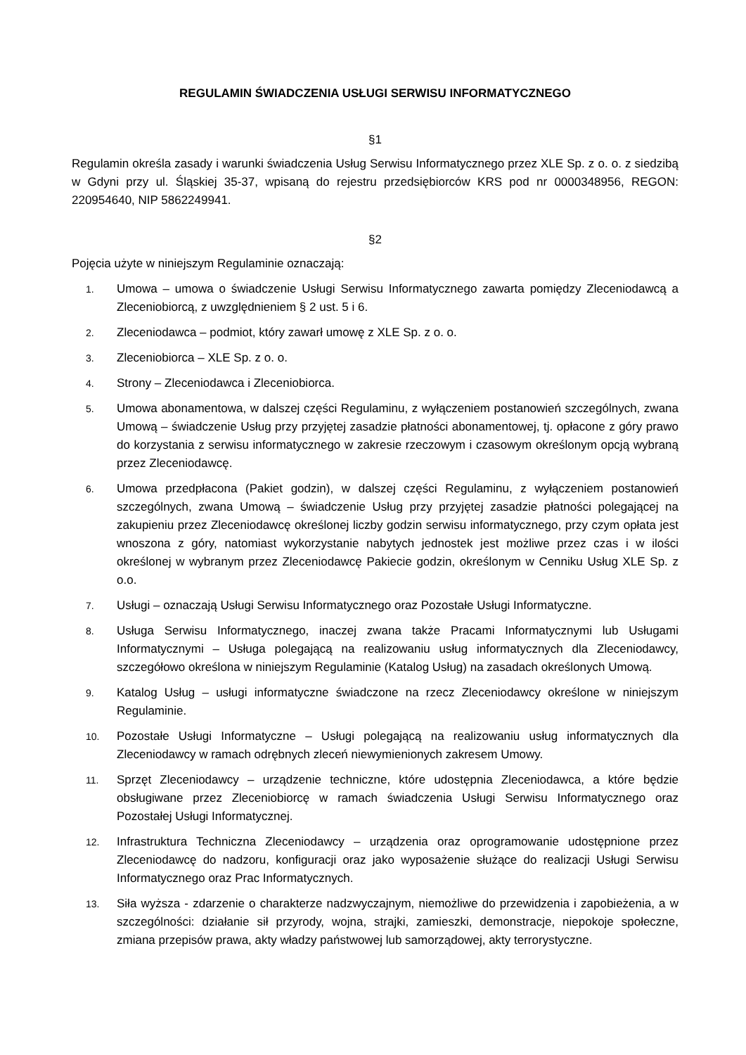REGULAMIN ŚWIADCZENIA USŁUGI SERWISU INFORMATYCZNEGO
§1
Regulamin określa zasady i warunki świadczenia Usług Serwisu Informatycznego przez XLE Sp. z o. o. z siedzibą w Gdyni przy ul. Śląskiej 35-37, wpisaną do rejestru przedsiębiorców KRS pod nr 0000348956, REGON: 220954640, NIP 5862249941.
§2
Pojęcia użyte w niniejszym Regulaminie oznaczają:
1. Umowa – umowa o świadczenie Usługi Serwisu Informatycznego zawarta pomiędzy Zleceniodawcą a Zleceniobiorcą, z uwzględnieniem § 2 ust. 5 i 6.
2. Zleceniodawca – podmiot, który zawarł umowę z XLE Sp. z o. o.
3. Zleceniobiorca – XLE Sp. z o. o.
4. Strony – Zleceniodawca i Zleceniobiorca.
5. Umowa abonamentowa, w dalszej części Regulaminu, z wyłączeniem postanowień szczególnych, zwana Umową – świadczenie Usług przy przyjętej zasadzie płatności abonamentowej, tj. opłacone z góry prawo do korzystania z serwisu informatycznego w zakresie rzeczowym i czasowym określonym opcją wybraną przez Zleceniodawcę.
6. Umowa przedpłacona (Pakiet godzin), w dalszej części Regulaminu, z wyłączeniem postanowień szczególnych, zwana Umową – świadczenie Usług przy przyjętej zasadzie płatności polegającej na zakupieniu przez Zleceniodawcę określonej liczby godzin serwisu informatycznego, przy czym opłata jest wnoszona z góry, natomiast wykorzystanie nabytych jednostek jest możliwe przez czas i w ilości określonej w wybranym przez Zleceniodawcę Pakiecie godzin, określonym w Cenniku Usług XLE Sp. z o.o.
7. Usługi – oznaczają Usługi Serwisu Informatycznego oraz Pozostałe Usługi Informatyczne.
8. Usługa Serwisu Informatycznego, inaczej zwana także Pracami Informatycznymi lub Usługami Informatycznymi – Usługa polegającą na realizowaniu usług informatycznych dla Zleceniodawcy, szczegółowo określona w niniejszym Regulaminie (Katalog Usług) na zasadach określonych Umową.
9. Katalog Usług – usługi informatyczne świadczone na rzecz Zleceniodawcy określone w niniejszym Regulaminie.
10. Pozostałe Usługi Informatyczne – Usługi polegającą na realizowaniu usług informatycznych dla Zleceniodawcy w ramach odrębnych zleceń niewymienionych zakresem Umowy.
11. Sprzęt Zleceniodawcy – urządzenie techniczne, które udostępnia Zleceniodawca, a które będzie obsługiwane przez Zleceniobiorcę w ramach świadczenia Usługi Serwisu Informatycznego oraz Pozostałej Usługi Informatycznej.
12. Infrastruktura Techniczna Zleceniodawcy – urządzenia oraz oprogramowanie udostępnione przez Zleceniodawcę do nadzoru, konfiguracji oraz jako wyposażenie służące do realizacji Usługi Serwisu Informatycznego oraz Prac Informatycznych.
13. Siła wyższa - zdarzenie o charakterze nadzwyczajnym, niemożliwe do przewidzenia i zapobieżenia, a w szczególności: działanie sił przyrody, wojna, strajki, zamieszki, demonstracje, niepokoje społeczne, zmiana przepisów prawa, akty władzy państwowej lub samorządowej, akty terrorystyczne.